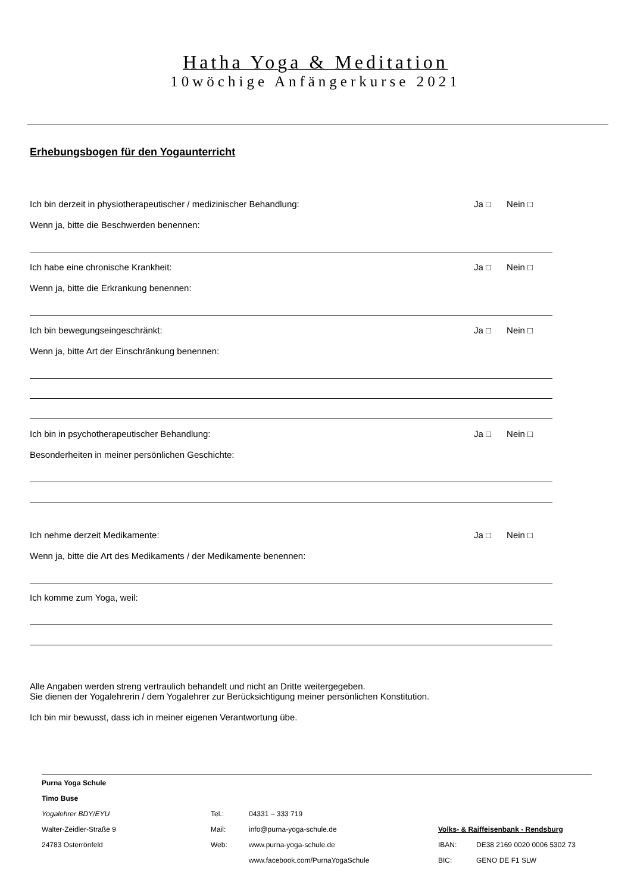Hatha Yoga & Meditation
10wöchige Anfängerkurse 2021
Erhebungsbogen für den Yogaunterricht
Ich bin derzeit in physiotherapeutischer / medizinischer Behandlung: Ja □ Nein □
Wenn ja, bitte die Beschwerden benennen:
Ich habe eine chronische Krankheit: Ja □ Nein □
Wenn ja, bitte die Erkrankung benennen:
Ich bin bewegungseingeschränkt: Ja □ Nein □
Wenn ja, bitte Art der Einschränkung benennen:
Ich bin in psychotherapeutischer Behandlung: Ja □ Nein □
Besonderheiten in meiner persönlichen Geschichte:
Ich nehme derzeit Medikamente: Ja □ Nein □
Wenn ja, bitte die Art des Medikaments / der Medikamente benennen:
Ich komme zum Yoga, weil:
Alle Angaben werden streng vertraulich behandelt und nicht an Dritte weitergegeben.
Sie dienen der Yogalehrerin / dem Yogalehrer zur Berücksichtigung meiner persönlichen Konstitution.
Ich bin mir bewusst, dass ich in meiner eigenen Verantwortung übe.
Purna Yoga Schule Timo Buse Yogalehrer BDY/EYU Tel.: 04331 – 333 719 Walter-Zeidler-Straße 9 Mail: info@purna-yoga-schule.de Volks- & Raiffeisenbank - Rendsburg 24783 Osterrönfeld Web: www.purna-yoga-schule.de IBAN: DE38 2169 0020 0006 5302 73 www.facebook.com/PurnaYogaSchule BIC: GENO DE F1 SLW